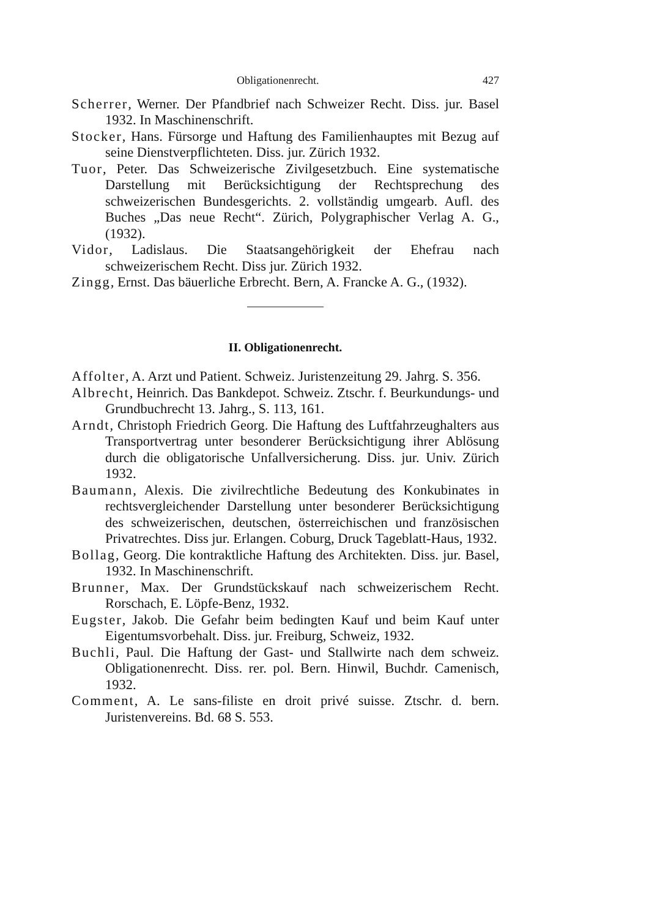Obligationenrecht. 427
Scherrer, Werner. Der Pfandbrief nach Schweizer Recht. Diss. jur. Basel 1932. In Maschinenschrift.
Stocker, Hans. Fürsorge und Haftung des Familienhauptes mit Bezug auf seine Dienstverpflichteten. Diss. jur. Zürich 1932.
Tuor, Peter. Das Schweizerische Zivilgesetzbuch. Eine systematische Darstellung mit Berücksichtigung der Rechtsprechung des schweizerischen Bundesgerichts. 2. vollständig umgearb. Aufl. des Buches „Das neue Recht“. Zürich, Polygraphischer Verlag A. G., (1932).
Vidor, Ladislaus. Die Staatsangehörigkeit der Ehefrau nach schweizerischem Recht. Diss jur. Zürich 1932.
Zingg, Ernst. Das bäuerliche Erbrecht. Bern, A. Francke A. G., (1932).
II. Obligationenrecht.
Affolter, A. Arzt und Patient. Schweiz. Juristenzeitung 29. Jahrg. S. 356.
Albrecht, Heinrich. Das Bankdepot. Schweiz. Ztschr. f. Beurkundungs- und Grundbuchrecht 13. Jahrg., S. 113, 161.
Arndt, Christoph Friedrich Georg. Die Haftung des Luftfahrzeughalters aus Transportvertrag unter besonderer Berücksichtigung ihrer Ablösung durch die obligatorische Unfallversicherung. Diss. jur. Univ. Zürich 1932.
Baumann, Alexis. Die zivilrechtliche Bedeutung des Konkubinates in rechtsvergleichender Darstellung unter besonderer Berücksichtigung des schweizerischen, deutschen, österreichischen und französischen Privatrechtes. Diss jur. Erlangen. Coburg, Druck Tageblatt-Haus, 1932.
Bollag, Georg. Die kontraktliche Haftung des Architekten. Diss. jur. Basel, 1932. In Maschinenschrift.
Brunner, Max. Der Grundstückskauf nach schweizerischem Recht. Rorschach, E. Löpfe-Benz, 1932.
Eugster, Jakob. Die Gefahr beim bedingten Kauf und beim Kauf unter Eigentumsvorbehalt. Diss. jur. Freiburg, Schweiz, 1932.
Buchli, Paul. Die Haftung der Gast- und Stallwirte nach dem schweiz. Obligationenrecht. Diss. rer. pol. Bern. Hinwil, Buchdr. Camenisch, 1932.
Comment, A. Le sans-filiste en droit privé suisse. Ztschr. d. bern. Juristenvereins. Bd. 68 S. 553.